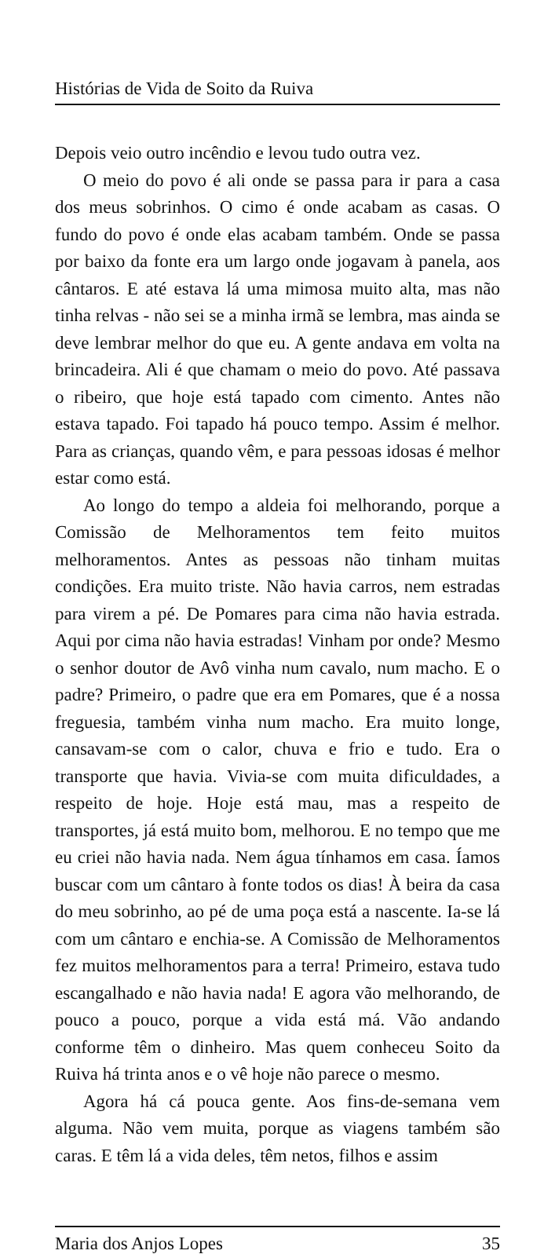Histórias de Vida de Soito da Ruiva
Depois veio outro incêndio e levou tudo outra vez.
O meio do povo é ali onde se passa para ir para a casa dos meus sobrinhos. O cimo é onde acabam as casas. O fundo do povo é onde elas acabam também. Onde se passa por baixo da fonte era um largo onde jogavam à panela, aos cântaros. E até estava lá uma mimosa muito alta, mas não tinha relvas - não sei se a minha irmã se lembra, mas ainda se deve lembrar melhor do que eu. A gente andava em volta na brincadeira. Ali é que chamam o meio do povo. Até passava o ribeiro, que hoje está tapado com cimento. Antes não estava tapado. Foi tapado há pouco tempo. Assim é melhor. Para as crianças, quando vêm, e para pessoas idosas é melhor estar como está.
Ao longo do tempo a aldeia foi melhorando, porque a Comissão de Melhoramentos tem feito muitos melhoramentos. Antes as pessoas não tinham muitas condições. Era muito triste. Não havia carros, nem estradas para virem a pé. De Pomares para cima não havia estrada. Aqui por cima não havia estradas! Vinham por onde? Mesmo o senhor doutor de Avô vinha num cavalo, num macho. E o padre? Primeiro, o padre que era em Pomares, que é a nossa freguesia, também vinha num macho. Era muito longe, cansavam-se com o calor, chuva e frio e tudo. Era o transporte que havia. Vivia-se com muita dificuldades, a respeito de hoje. Hoje está mau, mas a respeito de transportes, já está muito bom, melhorou. E no tempo que me eu criei não havia nada. Nem água tínhamos em casa. Íamos buscar com um cântaro à fonte todos os dias! À beira da casa do meu sobrinho, ao pé de uma poça está a nascente. Ia-se lá com um cântaro e enchia-se. A Comissão de Melhoramentos fez muitos melhoramentos para a terra! Primeiro, estava tudo escangalhado e não havia nada! E agora vão melhorando, de pouco a pouco, porque a vida está má. Vão andando conforme têm o dinheiro. Mas quem conheceu Soito da Ruiva há trinta anos e o vê hoje não parece o mesmo.
Agora há cá pouca gente. Aos fins-de-semana vem alguma. Não vem muita, porque as viagens também são caras. E têm lá a vida deles, têm netos, filhos e assim
Maria dos Anjos Lopes 35